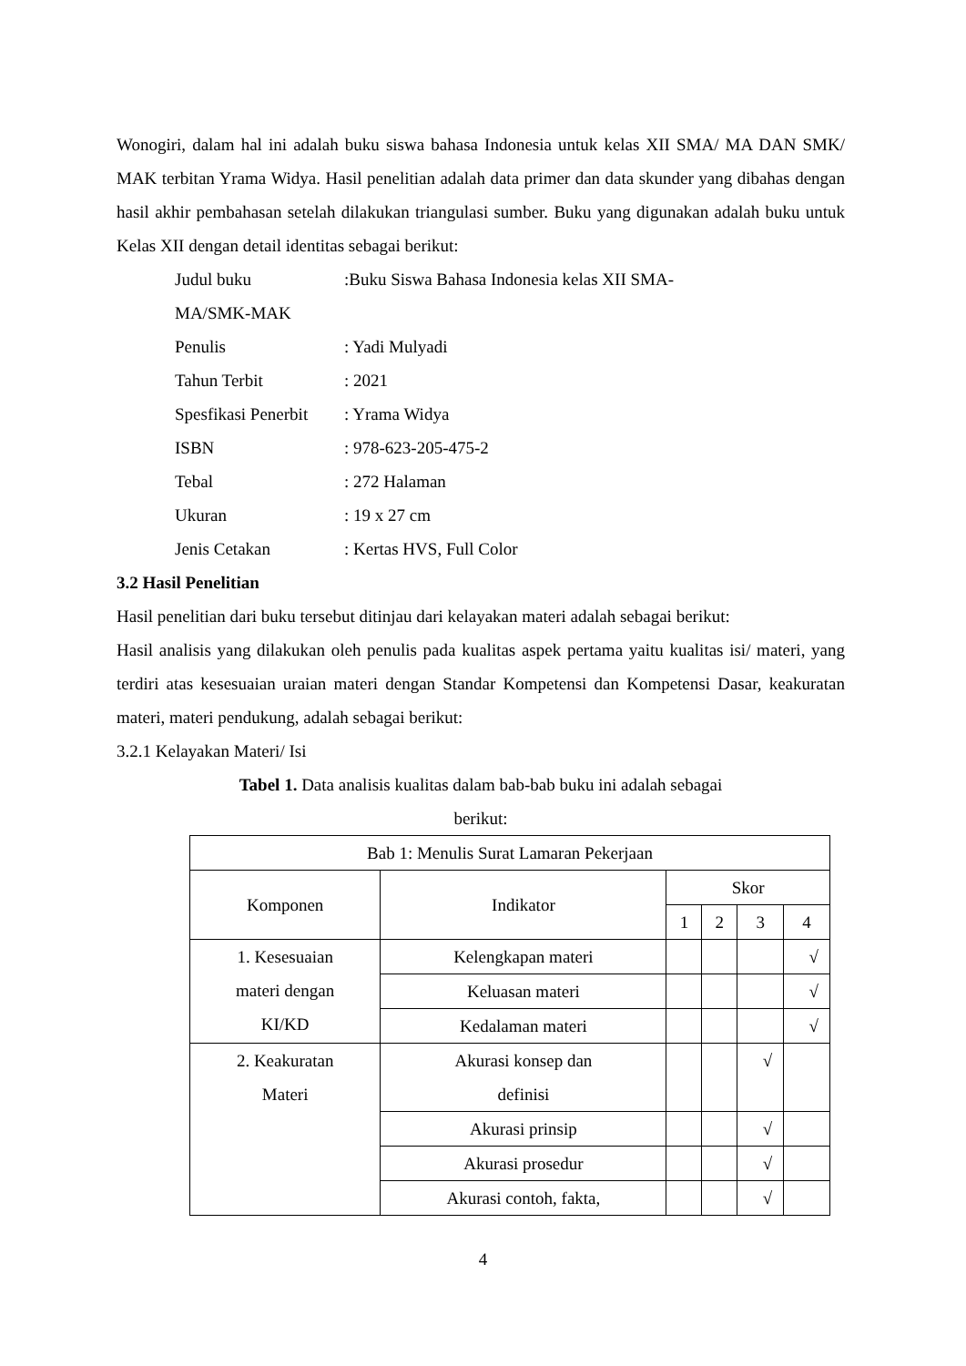Wonogiri, dalam hal ini adalah buku siswa bahasa Indonesia untuk kelas XII SMA/ MA DAN SMK/ MAK terbitan Yrama Widya. Hasil penelitian adalah data primer dan data skunder yang dibahas dengan hasil akhir pembahasan setelah dilakukan triangulasi sumber. Buku yang digunakan adalah buku untuk Kelas XII dengan detail identitas sebagai berikut:
Judul buku:Buku Siswa Bahasa Indonesia kelas XII SMA-
MA/SMK-MAK
Penulis: Yadi Mulyadi
Tahun Terbit: 2021
Spesfikasi Penerbit: Yrama Widya
ISBN: 978-623-205-475-2
Tebal: 272 Halaman
Ukuran: 19 x 27 cm
Jenis Cetakan: Kertas HVS, Full Color
3.2 Hasil Penelitian
Hasil penelitian dari buku tersebut ditinjau dari kelayakan materi adalah sebagai berikut:
Hasil analisis yang dilakukan oleh penulis pada kualitas aspek pertama yaitu kualitas isi/ materi, yang terdiri atas kesesuaian uraian materi dengan Standar Kompetensi dan Kompetensi Dasar, keakuratan materi, materi pendukung, adalah sebagai berikut:
3.2.1 Kelayakan Materi/ Isi
Tabel 1. Data analisis kualitas dalam bab-bab buku ini adalah sebagai
berikut:
| Bab 1: Menulis Surat Lamaran Pekerjaan | | | | | |
| Komponen | Indikator | Skor | | | |
| | | 1 | 2 | 3 | 4 |
| 1. Kesesuaian materi dengan KI/KD | Kelengkapan materi | | | | √ |
| | Keluasan materi | | | | √ |
| | Kedalaman materi | | | | √ |
| 2. Keakuratan Materi | Akurasi konsep dan definisi | | | √ | |
| | Akurasi prinsip | | | √ | |
| | Akurasi prosedur | | | √ | |
| | Akurasi contoh, fakta, | | | √ | |
4